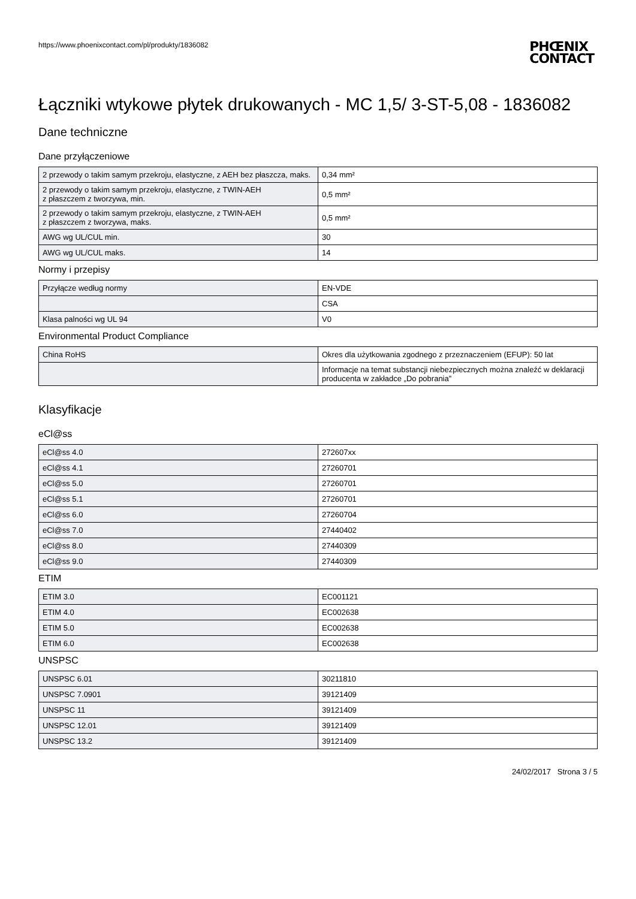https://www.phoenixcontact.com/pl/produkty/1836082
PHŒNIX
CONTACT
Łączniki wtykowe płytek drukowanych - MC 1,5/ 3-ST-5,08 - 1836082
Dane techniczne
Dane przyłączeniowe
| 2 przewody o takim samym przekroju, elastyczne, z AEH bez płaszcza, maks. | 0,34 mm² |
| 2 przewody o takim samym przekroju, elastyczne, z TWIN-AEH z płaszczem z tworzywa, min. | 0,5 mm² |
| 2 przewody o takim samym przekroju, elastyczne, z TWIN-AEH z płaszczem z tworzywa, maks. | 0,5 mm² |
| AWG wg UL/CUL min. | 30 |
| AWG wg UL/CUL maks. | 14 |
Normy i przepisy
| Przyłącze według normy | EN-VDE |
| | CSA |
| Klasa palności wg UL 94 | V0 |
Environmental Product Compliance
| China RoHS | Okres dla użytkowania zgodnego z przeznaczeniem (EFUP): 50 lat |
| | Informacje na temat substancji niebezpiecznych można znaleźć w deklaracji producenta w zakładce „Do pobrania” |
Klasyfikacje
eCl@ss
| eCl@ss 4.0 | 272607xx |
| eCl@ss 4.1 | 27260701 |
| eCl@ss 5.0 | 27260701 |
| eCl@ss 5.1 | 27260701 |
| eCl@ss 6.0 | 27260704 |
| eCl@ss 7.0 | 27440402 |
| eCl@ss 8.0 | 27440309 |
| eCl@ss 9.0 | 27440309 |
ETIM
| ETIM 3.0 | EC001121 |
| ETIM 4.0 | EC002638 |
| ETIM 5.0 | EC002638 |
| ETIM 6.0 | EC002638 |
UNSPSC
| UNSPSC 6.01 | 30211810 |
| UNSPSC 7.0901 | 39121409 |
| UNSPSC 11 | 39121409 |
| UNSPSC 12.01 | 39121409 |
| UNSPSC 13.2 | 39121409 |
24/02/2017 Strona 3 / 5